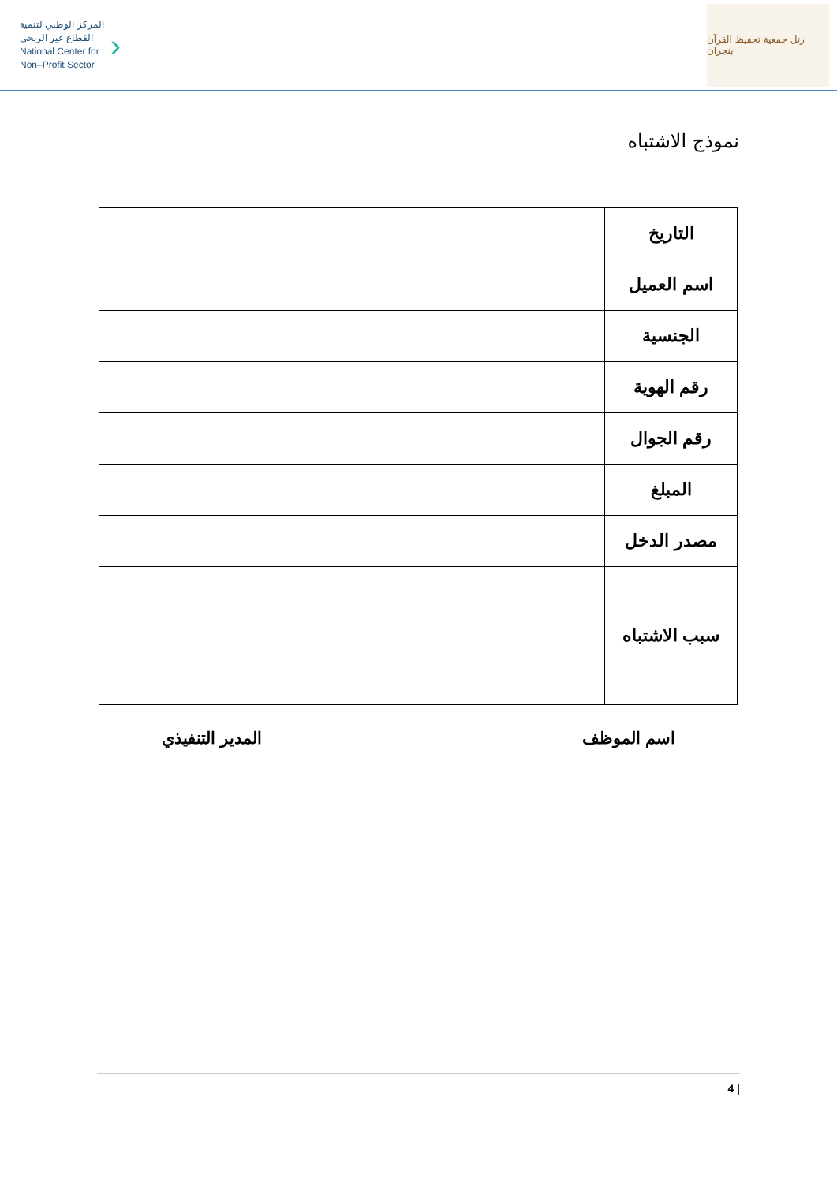المركز الوطني لتنمية
القطاع غير الربحي
National Center for
Non–Profit Sector
›
رتل جمعية تحفيظ القرآن بنجران
نموذج الاشتباه
| التاريخ | |
| اسم العميل | |
| الجنسية | |
| رقم الهوية | |
| رقم الجوال | |
| المبلغ | |
| مصدر الدخل | |
| سبب الاشتباه | |
اسم الموظف المدير التنفيذي
4 |